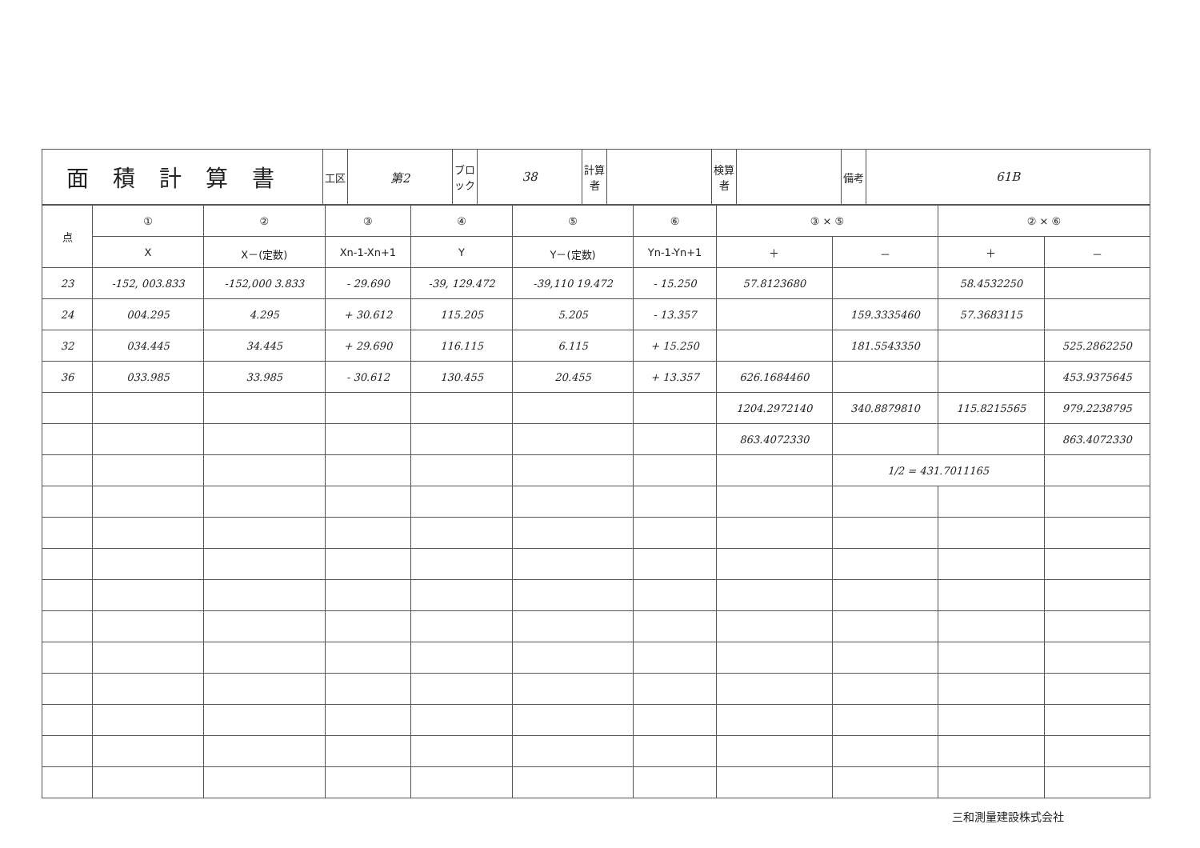| 面積計算書 | 工区 | 第2 | ブロック | 38 | 計算者 | | 検算者 | | 備考 | 61B |
| 点 | ① | ② | ③ | ④ | ⑤ | ⑥ | ③ × ⑤ | | ② × ⑥ | |
| --- | --- | --- | --- | --- | --- | --- | --- | --- | --- | --- |
| | X | X－(定数) | Xn-1-Xn+1 | Y | Y－(定数) | Yn-1-Yn+1 | ＋ | － | ＋ | － |
| 23 | -152, 003.833 | -152,000 3.833 | - 29.690 | -39, 129.472 | -39,110 19.472 | - 15.250 | 57.8123680 | | 58.4532250 | |
| 24 | 004.295 | 4.295 | + 30.612 | 115.205 | 5.205 | - 13.357 | | 159.3335460 | 57.3683115 | |
| 32 | 034.445 | 34.445 | + 29.690 | 116.115 | 6.115 | + 15.250 | | 181.5543350 | | 525.2862250 |
| 36 | 033.985 | 33.985 | - 30.612 | 130.455 | 20.455 | + 13.357 | 626.1684460 | | | 453.9375645 |
| | | | | | | | 1204.2972140 | 340.8879810 | 115.8215565 | 979.2238795 |
| | | | | | | | 863.4072330 | | | 863.4072330 |
| | | | | | | | | 1/2 = 431.7011165 | | |
三和測量建設株式会社